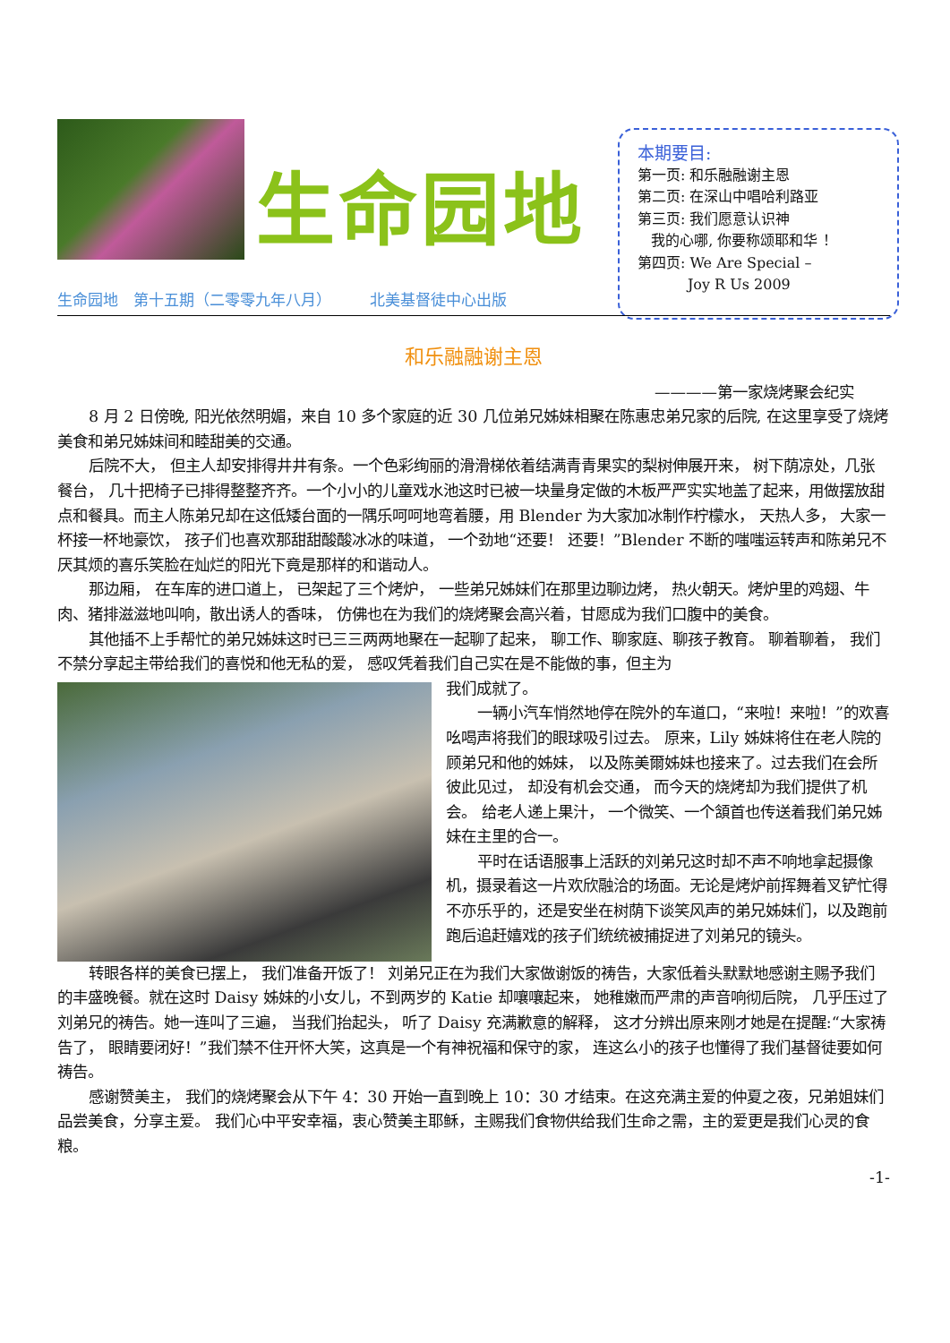生命园地
生命园地　第十五期（二零零九年八月）　　　北美基督徒中心出版
本期要目:
第一页: 和乐融融谢主恩
第二页: 在深山中唱哈利路亚
第三页: 我们愿意认识神
我的心哪, 你要称颂耶和华 ！
第四页: We Are Special –
Joy R Us 2009
和乐融融谢主恩
————第一家烧烤聚会纪实
8 月 2 日傍晚, 阳光依然明媚，来自 10 多个家庭的近 30 几位弟兄姊妹相聚在陈惠忠弟兄家的后院, 在这里享受了烧烤美食和弟兄姊妹间和睦甜美的交通。
后院不大， 但主人却安排得井井有条。一个色彩绚丽的滑滑梯依着结满青青果实的梨树伸展开来， 树下荫凉处，几张餐台， 几十把椅子已排得整整齐齐。一个小小的儿童戏水池这时已被一块量身定做的木板严严实实地盖了起来，用做摆放甜点和餐具。而主人陈弟兄却在这低矮台面的一隅乐呵呵地弯着腰，用 Blender 为大家加冰制作柠檬水， 天热人多， 大家一杯接一杯地豪饮， 孩子们也喜欢那甜甜酸酸冰冰的味道， 一个劲地“还要！ 还要！”Blender 不断的嗤嗤运转声和陈弟兄不厌其烦的喜乐笑脸在灿烂的阳光下竟是那样的和谐动人。
那边厢， 在车库的进口道上， 已架起了三个烤炉， 一些弟兄姊妹们在那里边聊边烤， 热火朝天。烤炉里的鸡翅、牛肉、猪排滋滋地叫响，散出诱人的香味， 仿佛也在为我们的烧烤聚会高兴着，甘愿成为我们口腹中的美食。
其他插不上手帮忙的弟兄姊妹这时已三三两两地聚在一起聊了起来， 聊工作、聊家庭、聊孩子教育。 聊着聊着， 我们不禁分享起主带给我们的喜悦和他无私的爱， 感叹凭着我们自己实在是不能做的事，但主为
我们成就了。
一辆小汽车悄然地停在院外的车道口，“来啦！来啦！”的欢喜吆喝声将我们的眼球吸引过去。 原来，Lily 姊妹将住在老人院的顾弟兄和他的姊妹， 以及陈美爾姊妹也接来了。过去我们在会所彼此见过， 却没有机会交通， 而今天的烧烤却为我们提供了机会。 给老人递上果汁， 一个微笑、一个頷首也传送着我们弟兄姊妹在主里的合一。
平时在话语服事上活跃的刘弟兄这时却不声不响地拿起摄像机，摄录着这一片欢欣融洽的场面。无论是烤炉前挥舞着叉铲忙得不亦乐乎的，还是安坐在树荫下谈笑风声的弟兄姊妹们，以及跑前跑后追赶嬉戏的孩子们统统被捕捉进了刘弟兄的镜头。
转眼各样的美食已摆上， 我们准备开饭了！ 刘弟兄正在为我们大家做谢饭的祷告，大家低着头默默地感谢主赐予我们的丰盛晚餐。就在这时 Daisy 姊妹的小女儿，不到两岁的 Katie 却嚷嚷起来， 她稚嫩而严肃的声音响彻后院， 几乎压过了刘弟兄的祷告。她一连叫了三遍， 当我们抬起头， 听了 Daisy 充满歉意的解释， 这才分辨出原来刚才她是在提醒:“大家祷告了， 眼睛要闭好！”我们禁不住开怀大笑，这真是一个有神祝福和保守的家， 连这么小的孩子也懂得了我们基督徒要如何祷告。
感谢赞美主， 我们的烧烤聚会从下午 4：30 开始一直到晚上 10：30 才结束。在这充满主爱的仲夏之夜，兄弟姐妹们品尝美食，分享主爱。 我们心中平安幸福，衷心赞美主耶稣，主赐我们食物供给我们生命之需，主的爱更是我们心灵的食粮。
-1-